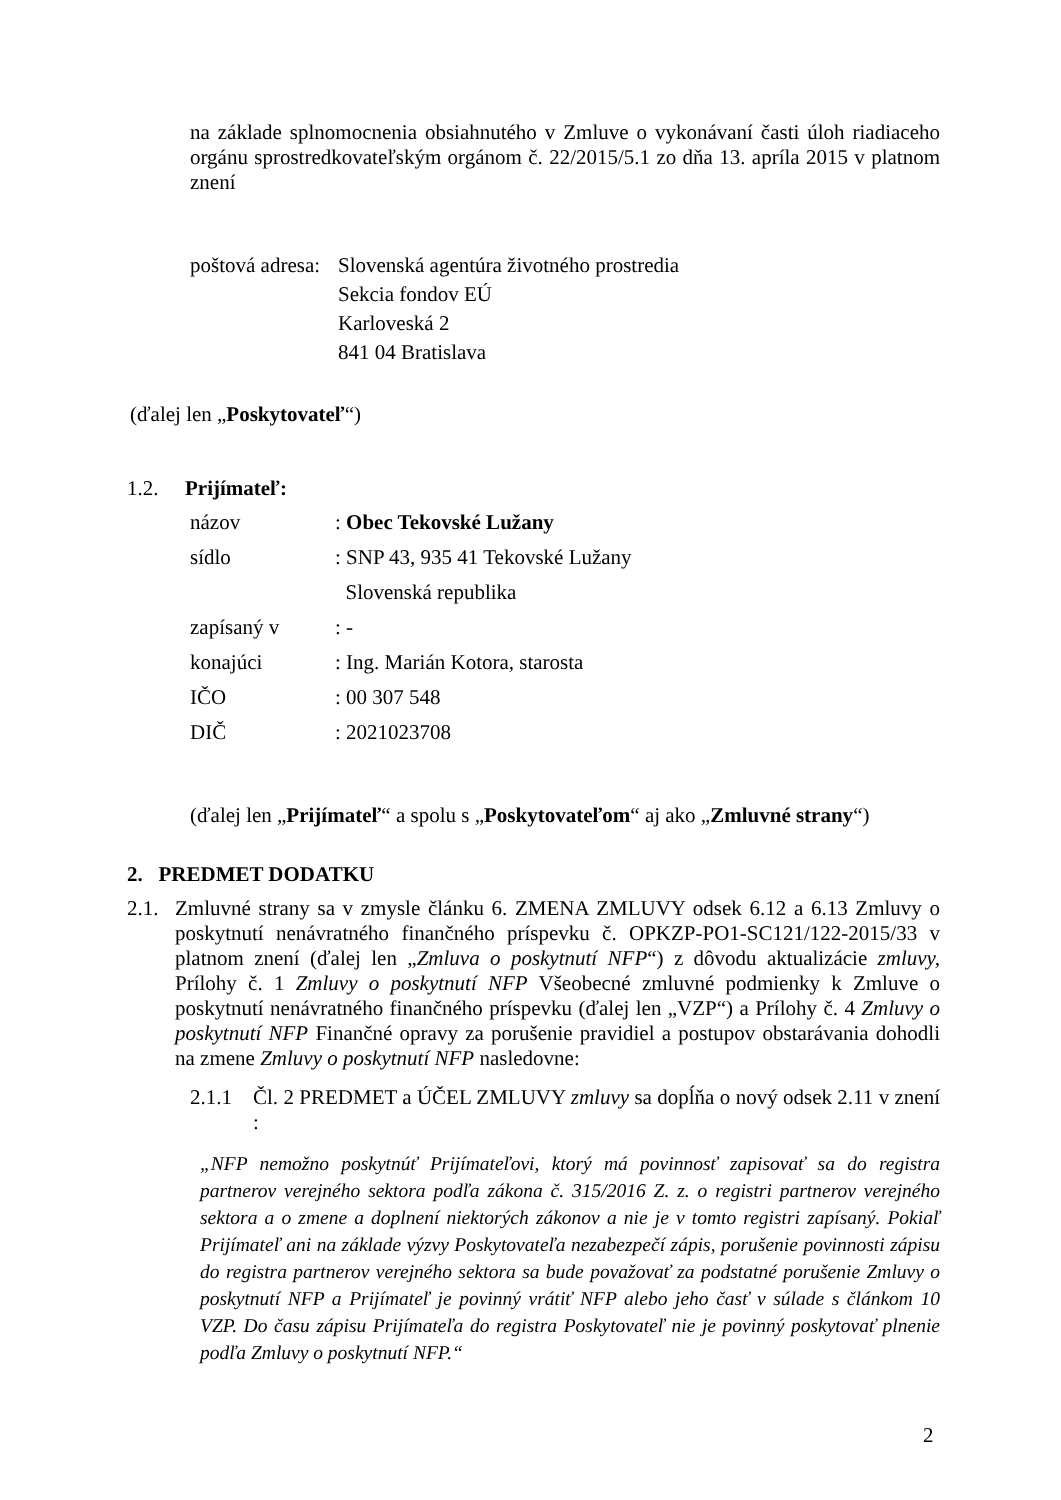na základe splnomocnenia obsiahnutého v Zmluve o vykonávaní časti úloh riadiaceho orgánu sprostredkovateľským orgánom č. 22/2015/5.1 zo dňa 13. apríla 2015 v platnom znení
poštová adresa:
Slovenská agentúra životného prostredia
Sekcia fondov EÚ
Karloveská 2
841 04 Bratislava
(ďalej len „Poskytovateľ“)
1.2. Prijímateľ:
| názov | : Obec Tekovské Lužany |
| sídlo | : SNP 43, 935 41 Tekovské Lužany |
| | Slovenská republika |
| zapísaný v | : - |
| konajúci | : Ing. Marián Kotora, starosta |
| IČO | : 00 307 548 |
| DIČ | : 2021023708 |
(ďalej len „Prijímateľ“ a spolu s „Poskytovateľom“ aj ako „Zmluvné strany“)
2. PREDMET DODATKU
2.1.
Zmluvné strany sa v zmysle článku 6. ZMENA ZMLUVY odsek 6.12 a 6.13 Zmluvy o poskytnutí nenávratného finančného príspevku č. OPKZP-PO1-SC121/122-2015/33 v platnom znení (ďalej len „Zmluva o poskytnutí NFP“) z dôvodu aktualizácie zmluvy, Prílohy č. 1 Zmluvy o poskytnutí NFP Všeobecné zmluvné podmienky k Zmluve o poskytnutí nenávratného finančného príspevku (ďalej len „VZP“) a Prílohy č. 4 Zmluvy o poskytnutí NFP Finančné opravy za porušenie pravidiel a postupov obstarávania dohodli na zmene Zmluvy o poskytnutí NFP nasledovne:
2.1.1 Čl. 2 PREDMET a ÚČEL ZMLUVY zmluvy sa dopĺňa o nový odsek 2.11 v znení :
„NFP nemožno poskytnúť Prijímateľovi, ktorý má povinnosť zapisovať sa do registra partnerov verejného sektora podľa zákona č. 315/2016 Z. z. o registri partnerov verejného sektora a o zmene a doplnení niektorých zákonov a nie je v tomto registri zapísaný. Pokiaľ Prijímateľ ani na základe výzvy Poskytovateľa nezabezpečí zápis, porušenie povinnosti zápisu do registra partnerov verejného sektora sa bude považovať za podstatné porušenie Zmluvy o poskytnutí NFP a Prijímateľ je povinný vrátiť NFP alebo jeho časť v súlade s článkom 10 VZP. Do času zápisu Prijímateľa do registra Poskytovateľ nie je povinný poskytovať plnenie podľa Zmluvy o poskytnutí NFP.“
2